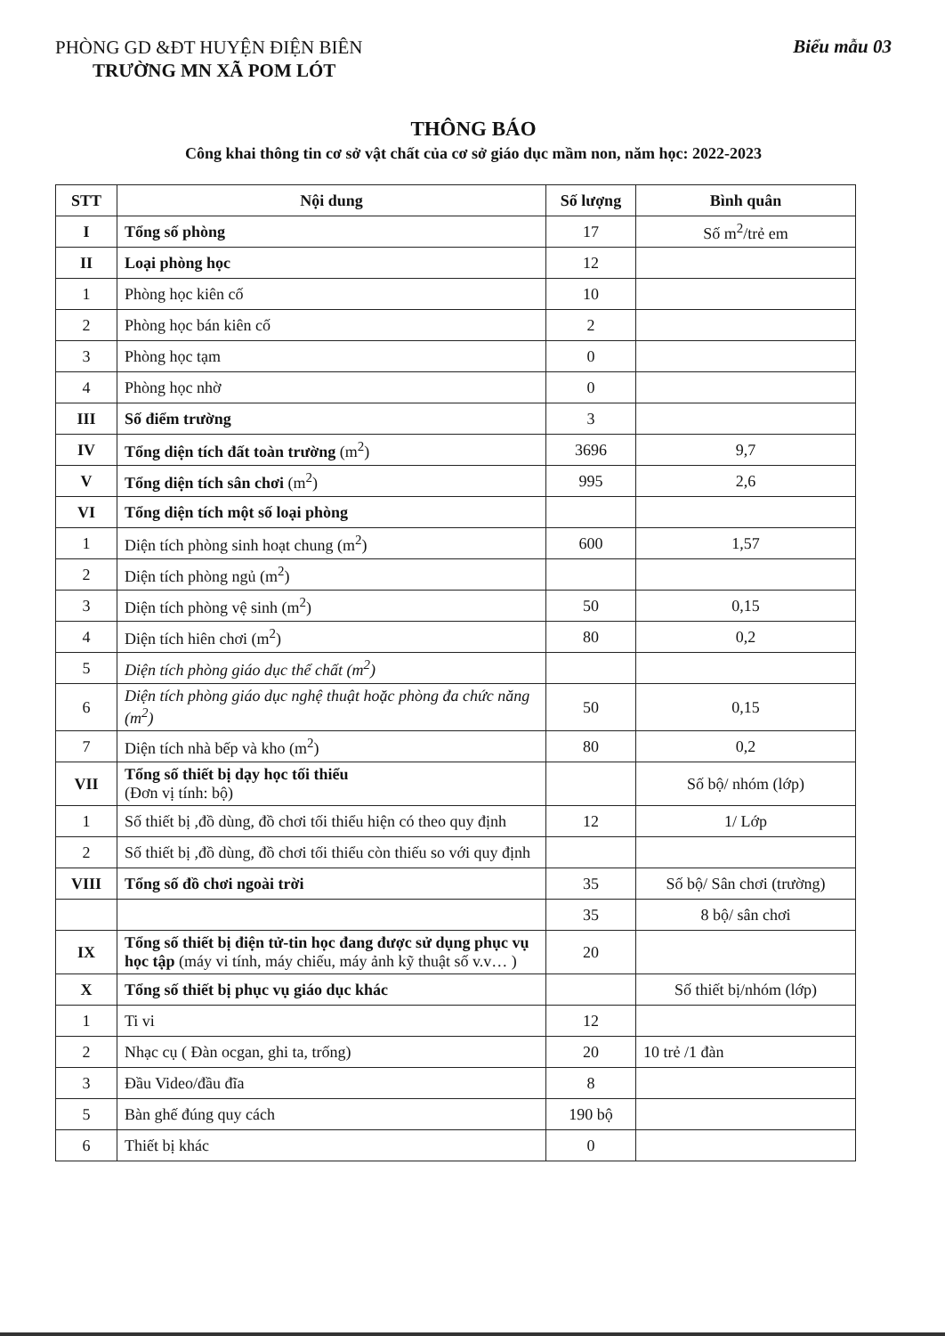PHÒNG GD &ĐT HUYỆN ĐIỆN BIÊN
TRƯỜNG MN XÃ POM LÓT
Biểu mẫu 03
THÔNG BÁO
Công khai thông tin cơ sở vật chất của cơ sở giáo dục mầm non, năm học: 2022-2023
| STT | Nội dung | Số lượng | Bình quân |
| --- | --- | --- | --- |
| I | Tổng số phòng | 17 | Số m<sup>2</sup>/trẻ em |
| II | Loại phòng học | 12 | |
| 1 | Phòng học kiên cố | 10 | |
| 2 | Phòng học bán kiên cố | 2 | |
| 3 | Phòng học tạm | 0 | |
| 4 | Phòng học nhờ | 0 | |
| III | Số điểm trường | 3 | |
| IV | Tổng diện tích đất toàn trường (m<sup>2</sup>) | 3696 | 9,7 |
| V | Tổng diện tích sân chơi (m<sup>2</sup>) | 995 | 2,6 |
| VI | Tổng diện tích một số loại phòng | | |
| 1 | Diện tích phòng sinh hoạt chung (m<sup>2</sup>) | 600 | 1,57 |
| 2 | Diện tích phòng ngủ (m<sup>2</sup>) | | |
| 3 | Diện tích phòng vệ sinh (m<sup>2</sup>) | 50 | 0,15 |
| 4 | Diện tích hiên chơi (m<sup>2</sup>) | 80 | 0,2 |
| 5 | Diện tích phòng giáo dục thể chất (m<sup>2</sup>) | | |
| 6 | Diện tích phòng giáo dục nghệ thuật hoặc phòng đa chức năng (m<sup>2</sup>) | 50 | 0,15 |
| 7 | Diện tích nhà bếp và kho (m<sup>2</sup>) | 80 | 0,2 |
| VII | Tổng số thiết bị dạy học tối thiểu (Đơn vị tính: bộ) | | Số bộ/ nhóm (lớp) |
| 1 | Số thiết bị ,đồ dùng, đồ chơi tối thiểu hiện có theo quy định | 12 | 1/ Lớp |
| 2 | Số thiết bị ,đồ dùng, đồ chơi tối thiểu còn thiếu so với quy định | | |
| VIII | Tổng số đồ chơi ngoài trời | 35 | Số bộ/ Sân chơi (trường) |
| | | 35 | 8 bộ/ sân chơi |
| IX | Tổng số thiết bị điện tử-tin học đang được sử dụng phục vụ học tập (máy vi tính, máy chiếu, máy ảnh kỹ thuật số v.v… ) | 20 | |
| X | Tổng số thiết bị phục vụ giáo dục khác | | Số thiết bị/nhóm (lớp) |
| 1 | Ti vi | 12 | |
| 2 | Nhạc cụ ( Đàn ocgan, ghi ta, trống) | 20 | 10 trẻ /1 đàn |
| 3 | Đầu Video/đầu đĩa | 8 | |
| 5 | Bàn ghế đúng quy cách | 190 bộ | |
| 6 | Thiết bị khác | 0 | |